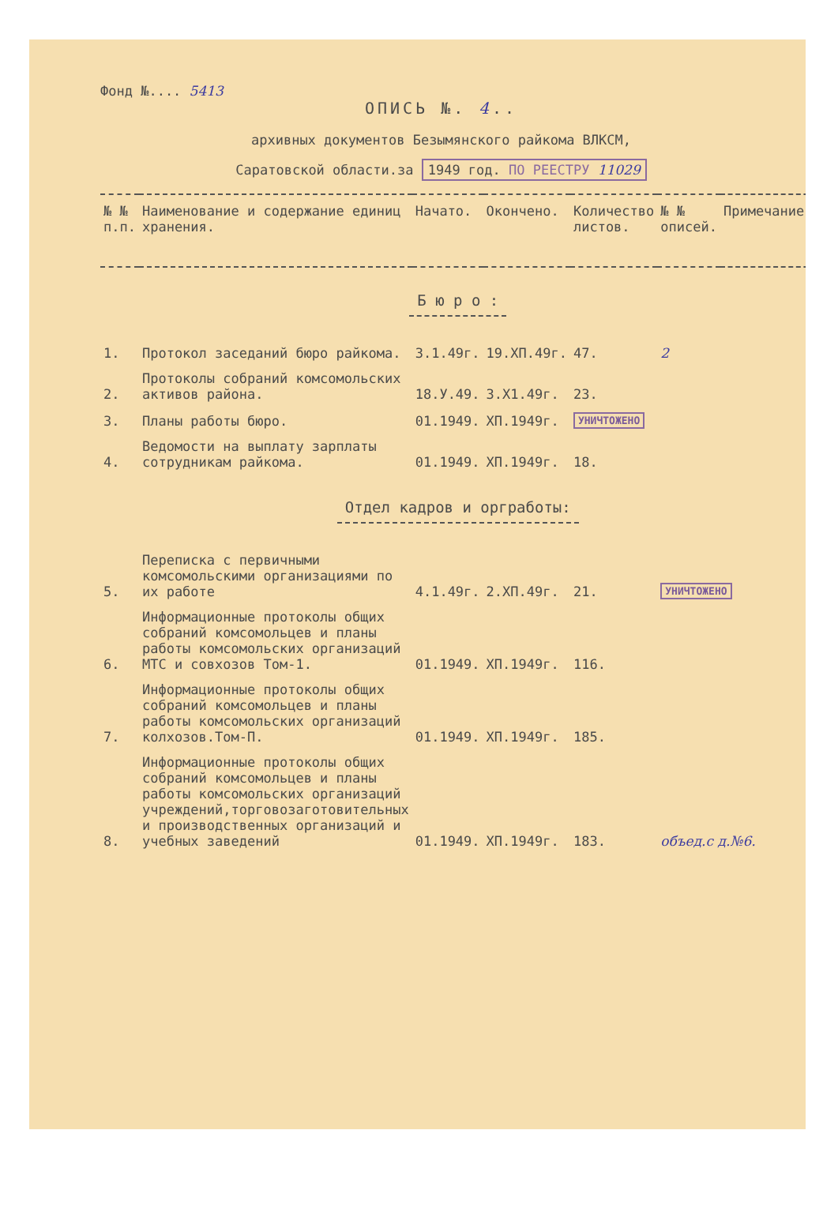Фонд №.... 5413
ОПИСЬ №. 4..
архивных документов Безымянского райкома ВЛКСМ,
Саратовской области.за 1949 год. ПО РЕЕСТРУ 11029
| № № п.п. | Наименование и содержание единиц хранения. | Начато. | Окончено. | Количество листов. | № № описей. | Примечание. |
| --- | --- | --- | --- | --- | --- | --- |
| Б ю р о : | | | | | | |
| 1. | Протокол заседаний бюро райкома. | 3.1.49г. | 19.ХП.49г. | 47. | 2 | |
| 2. | Протоколы собраний комсомольских активов района. | 18.У.49. | 3.Х1.49г. | 23. | | |
| 3. | Планы работы бюро. | 01.1949. | ХП.1949г. | УНИЧТОЖЕНО | | |
| 4. | Ведомости на выплату зарплаты сотрудникам райкома. | 01.1949. | ХП.1949г. | 18. | | |
| Отдел кадров и оргработы: | | | | | | |
| 5. | Переписка с первичными комсомольскими организациями по их работе | 4.1.49г. | 2.ХП.49г. | 21. | УНИЧТОЖЕНО | |
| 6. | Информационные протоколы общих собраний комсомольцев и планы работы комсомольских организаций МТС и совхозов Том-1. | 01.1949. | ХП.1949г. | 116. | | |
| 7. | Информационные протоколы общих собраний комсомольцев и планы работы комсомольских организаций колхозов.Том-П. | 01.1949. | ХП.1949г. | 185. | | |
| 8. | Информационные протоколы общих собраний комсомольцев и планы работы комсомольских организаций учреждений,торговозаготовительных и производственных организаций и учебных заведений | 01.1949. | ХП.1949г. | 183. | объед.с д.№6. | |